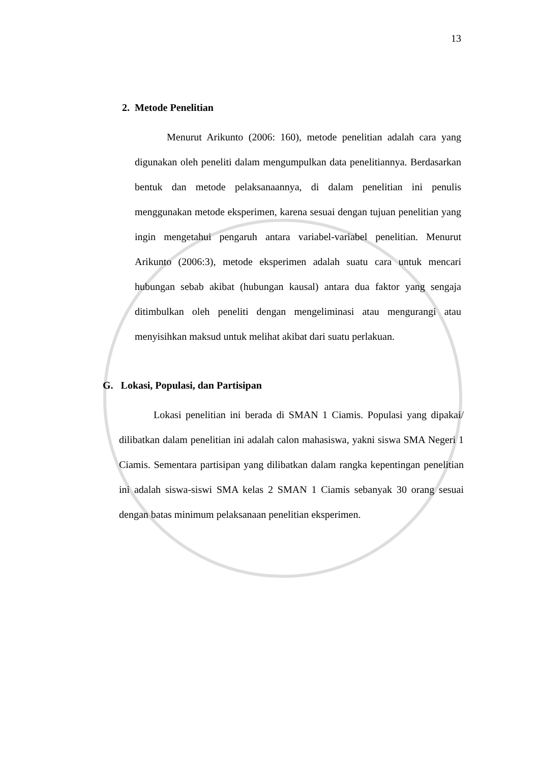13
2. Metode Penelitian
Menurut Arikunto (2006: 160), metode penelitian adalah cara yang digunakan oleh peneliti dalam mengumpulkan data penelitiannya. Berdasarkan bentuk dan metode pelaksanaannya, di dalam penelitian ini penulis menggunakan metode eksperimen, karena sesuai dengan tujuan penelitian yang ingin mengetahui pengaruh antara variabel-variabel penelitian. Menurut Arikunto (2006:3), metode eksperimen adalah suatu cara untuk mencari hubungan sebab akibat (hubungan kausal) antara dua faktor yang sengaja ditimbulkan oleh peneliti dengan mengeliminasi atau mengurangi atau menyisihkan maksud untuk melihat akibat dari suatu perlakuan.
G. Lokasi, Populasi, dan Partisipan
Lokasi penelitian ini berada di SMAN 1 Ciamis. Populasi yang dipakai/ dilibatkan dalam penelitian ini adalah calon mahasiswa, yakni siswa SMA Negeri 1 Ciamis. Sementara partisipan yang dilibatkan dalam rangka kepentingan penelitian ini adalah siswa-siswi SMA kelas 2 SMAN 1 Ciamis sebanyak 30 orang sesuai dengan batas minimum pelaksanaan penelitian eksperimen.